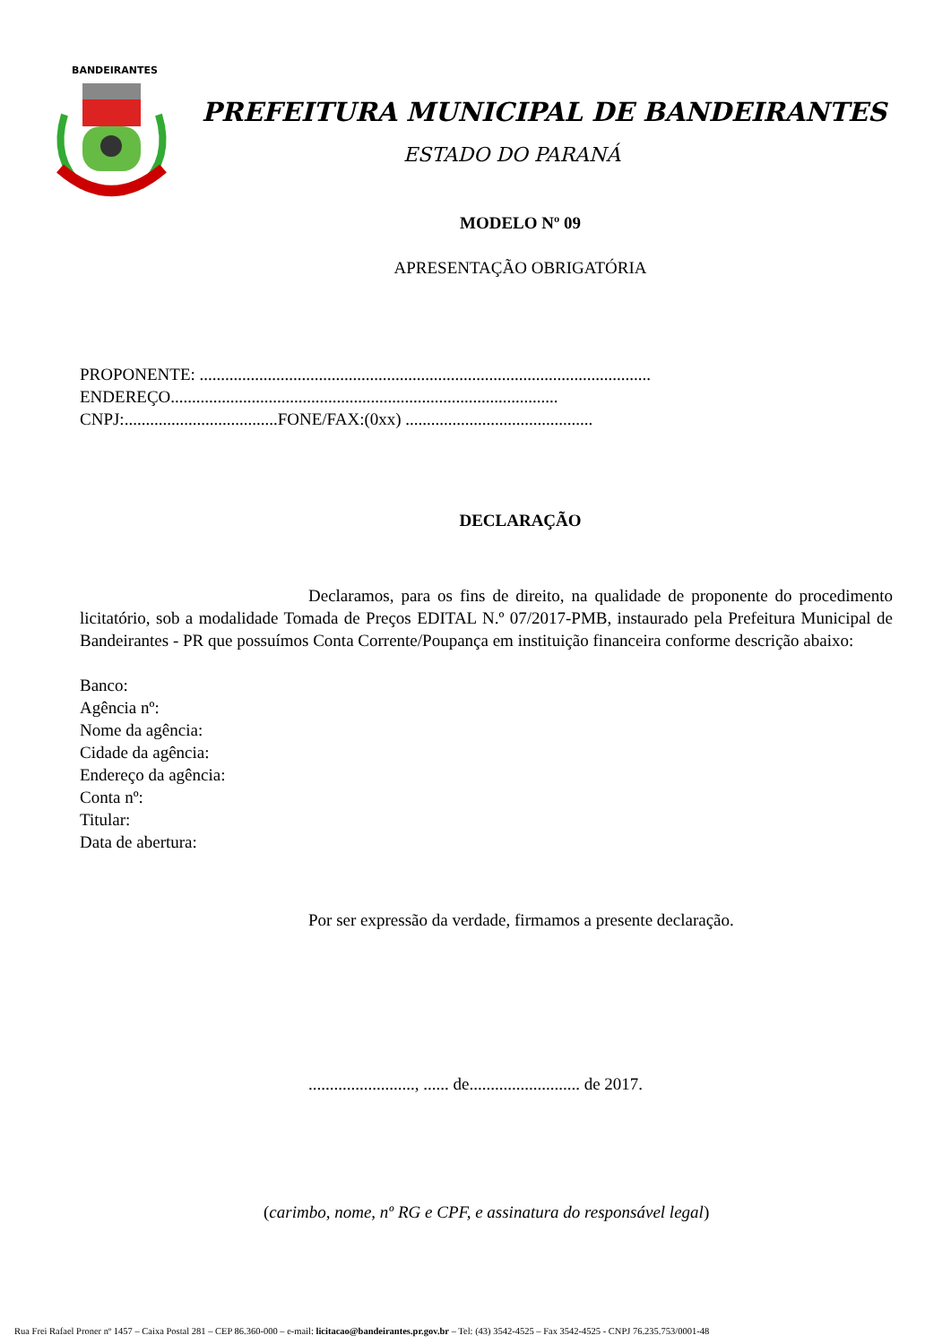BANDEIRANTES
PREFEITURA MUNICIPAL DE BANDEIRANTES
ESTADO DO PARANÁ
MODELO Nº 09
APRESENTAÇÃO OBRIGATÓRIA
PROPONENTE: ..........................................................................................................
ENDEREÇO...........................................................................................
CNPJ:....................................FONE/FAX:(0xx) ............................................
DECLARAÇÃO
Declaramos, para os fins de direito, na qualidade de proponente do procedimento licitatório, sob a modalidade Tomada de Preços EDITAL N.º 07/2017-PMB, instaurado pela Prefeitura Municipal de Bandeirantes - PR que possuímos Conta Corrente/Poupança em instituição financeira conforme descrição abaixo:
Banco:
Agência nº:
Nome da agência:
Cidade da agência:
Endereço da agência:
Conta nº:
Titular:
Data de abertura:
Por ser expressão da verdade, firmamos a presente declaração.
........................., ...... de.......................... de 2017.
(carimbo, nome, nº RG e CPF, e assinatura do responsável legal)
Rua Frei Rafael Proner nº 1457 – Caixa Postal 281 – CEP 86.360-000 – e-mail: licitacao@bandeirantes.pr.gov.br – Tel: (43) 3542-4525 – Fax 3542-4525 - CNPJ 76.235.753/0001-48